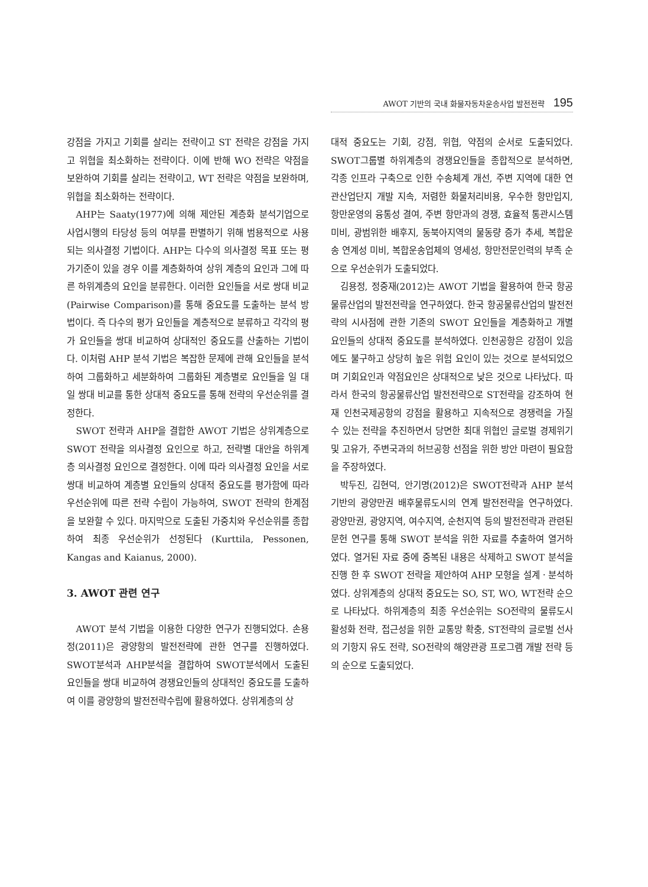AWOT 기반의 국내 화물자동차운송사업 발전전략 195
강점을 가지고 기회를 살리는 전략이고 ST 전략은 강점을 가지고 위협을 최소화하는 전략이다. 이에 반해 WO 전략은 약점을 보완하여 기회를 살리는 전략이고, WT 전략은 약점을 보완하며, 위협을 최소화하는 전략이다.
AHP는 Saaty(1977)에 의해 제안된 계층화 분석기업으로 사업시행의 타당성 등의 여부를 판별하기 위해 범용적으로 사용되는 의사결정 기법이다. AHP는 다수의 의사결정 목표 또는 평가기준이 있을 경우 이를 계층화하여 상위 계층의 요인과 그에 따른 하위계층의 요인을 분류한다. 이러한 요인들을 서로 쌍대 비교(Pairwise Comparison)를 통해 중요도를 도출하는 분석 방법이다. 즉 다수의 평가 요인들을 계층적으로 분류하고 각각의 평가 요인들을 쌍대 비교하여 상대적인 중요도를 산출하는 기법이다. 이처럼 AHP 분석 기법은 복잡한 문제에 관해 요인들을 분석하여 그룹화하고 세분화하여 그룹화된 계층별로 요인들을 일 대 일 쌍대 비교를 통한 상대적 중요도를 통해 전략의 우선순위를 결정한다.
SWOT 전략과 AHP을 결합한 AWOT 기법은 상위계층으로 SWOT 전략을 의사결정 요인으로 하고, 전략별 대안을 하위계층 의사결정 요인으로 결정한다. 이에 따라 의사결정 요인을 서로 쌍대 비교하여 계층별 요인들의 상대적 중요도를 평가함에 따라 우선순위에 따른 전략 수립이 가능하여, SWOT 전략의 한계점을 보완할 수 있다. 마지막으로 도출된 가중치와 우선순위를 종합하여 최종 우선순위가 선정된다 (Kurttila, Pessonen, Kangas and Kaianus, 2000).
3. AWOT 관련 연구
AWOT 분석 기법을 이용한 다양한 연구가 진행되었다. 손용정(2011)은 광양항의 발전전략에 관한 연구를 진행하였다. SWOT분석과 AHP분석을 결합하여 SWOT분석에서 도출된 요인들을 쌍대 비교하여 경쟁요인들의 상대적인 중요도를 도출하여 이를 광양항의 발전전략수립에 활용하였다. 상위계층의 상
대적 중요도는 기회, 강점, 위협, 약점의 순서로 도출되었다. SWOT그룹별 하위계층의 경쟁요인들을 종합적으로 분석하면, 각종 인프라 구축으로 인한 수송체계 개선, 주변 지역에 대한 연관산업단지 개발 지속, 저렴한 화물처리비용, 우수한 항만입지, 항만운영의 융통성 결여, 주변 항만과의 경쟁, 효율적 통관시스템 미비, 광범위한 배후지, 동북아지역의 물동량 증가 추세, 복합운송 연계성 미비, 복합운송업체의 영세성, 항만전문인력의 부족 순으로 우선순위가 도출되었다.
김용정, 정중재(2012)는 AWOT 기법을 활용하여 한국 항공물류산업의 발전전략을 연구하였다. 한국 항공물류산업의 발전전략의 시사점에 관한 기존의 SWOT 요인들을 계층화하고 개별 요인들의 상대적 중요도를 분석하였다. 인천공항은 강점이 있음에도 불구하고 상당히 높은 위험 요인이 있는 것으로 분석되었으며 기회요인과 약점요인은 상대적으로 낮은 것으로 나타났다. 따라서 한국의 항공물류산업 발전전략으로 ST전략을 강조하여 현재 인천국제공항의 강점을 활용하고 지속적으로 경쟁력을 가질 수 있는 전략을 추진하면서 당면한 최대 위협인 글로벌 경제위기 및 고유가, 주변국과의 허브공항 선점을 위한 방안 마련이 필요함을 주장하였다.
박두진, 김현덕, 안기명(2012)은 SWOT전략과 AHP 분석 기반의 광양만권 배후물류도시의 연계 발전전략을 연구하였다. 광양만권, 광양지역, 여수지역, 순천지역 등의 발전전략과 관련된 문헌 연구를 통해 SWOT 분석을 위한 자료를 추출하여 열거하였다. 열거된 자료 중에 중복된 내용은 삭제하고 SWOT 분석을 진행 한 후 SWOT 전략을 제안하여 AHP 모형을 설계ㆍ분석하였다. 상위계층의 상대적 중요도는 SO, ST, WO, WT전략 순으로 나타났다. 하위계층의 최종 우선순위는 SO전략의 물류도시 활성화 전략, 접근성을 위한 교통망 확충, ST전략의 글로벌 선사의 기항지 유도 전략, SO전략의 해양관광 프로그램 개발 전략 등의 순으로 도출되었다.